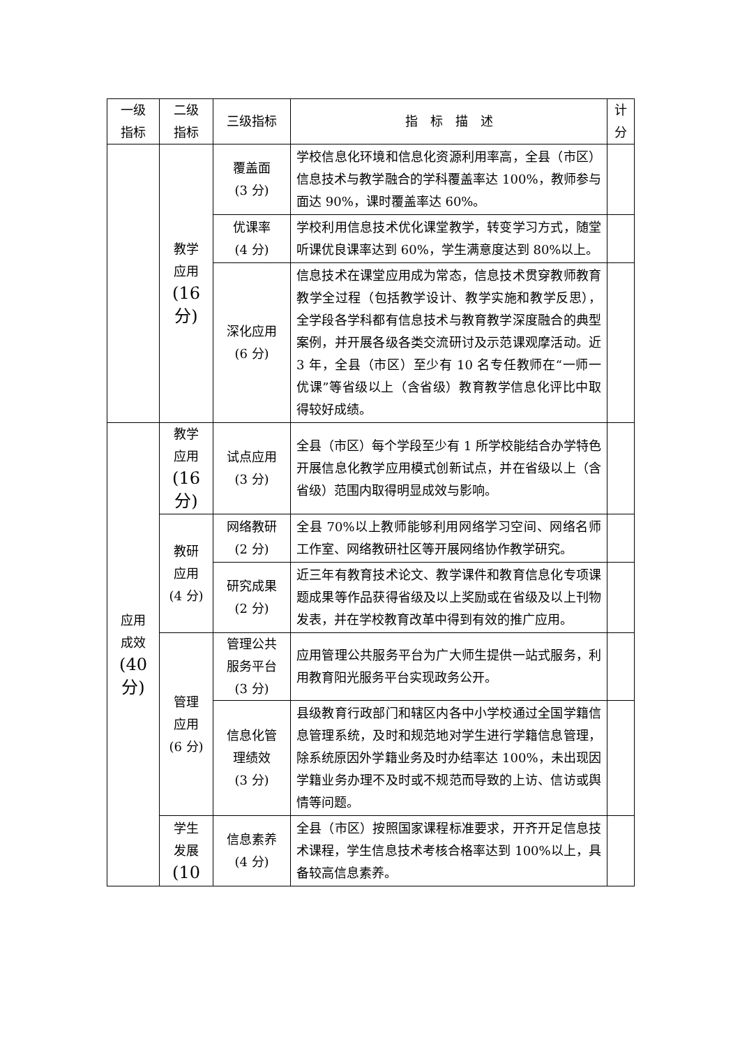| 一级 指标 | 二级 指标 | 三级指标 | 指 标 描 述 | 计 分 |
| --- | --- | --- | --- | --- |
| | 教学 应用 (16 分) | 覆盖面 (3 分) | 学校信息化环境和信息化资源利用率高，全县（市区）信息技术与教学融合的学科覆盖率达 100%，教师参与面达 90%，课时覆盖率达 60%。 | |
| | | 优课率 (4 分) | 学校利用信息技术优化课堂教学，转变学习方式，随堂听课优良课率达到 60%，学生满意度达到 80%以上。 | |
| | | 深化应用 (6 分) | 信息技术在课堂应用成为常态，信息技术贯穿教师教育教学全过程（包括教学设计、教学实施和教学反思），全学段各学科都有信息技术与教育教学深度融合的典型案例，并开展各级各类交流研讨及示范课观摩活动。近 3 年，全县（市区）至少有 10 名专任教师在“一师一优课”等省级以上（含省级）教育教学信息化评比中取得较好成绩。 | |
| 应用 成效 (40 分) | 教学 应用 (16 分) | 试点应用 (3 分) | 全县（市区）每个学段至少有 1 所学校能结合办学特色开展信息化教学应用模式创新试点，并在省级以上（含省级）范围内取得明显成效与影响。 | |
| | 教研 应用 (4 分) | 网络教研 (2 分) | 全县 70%以上教师能够利用网络学习空间、网络名师工作室、网络教研社区等开展网络协作教学研究。 | |
| | | 研究成果 (2 分) | 近三年有教育技术论文、教学课件和教育信息化专项课题成果等作品获得省级及以上奖励或在省级及以上刊物发表，并在学校教育改革中得到有效的推广应用。 | |
| | 管理 应用 (6 分) | 管理公共 服务平台 (3 分) | 应用管理公共服务平台为广大师生提供一站式服务，利用教育阳光服务平台实现政务公开。 | |
| | | 信息化管 理绩效 (3 分) | 县级教育行政部门和辖区内各中小学校通过全国学籍信息管理系统，及时和规范地对学生进行学籍信息管理，除系统原因外学籍业务及时办结率达 100%，未出现因学籍业务办理不及时或不规范而导致的上访、信访或舆情等问题。 | |
| | 学生 发展 (10 | 信息素养 (4 分) | 全县（市区）按照国家课程标准要求，开齐开足信息技术课程，学生信息技术考核合格率达到 100%以上，具备较高信息素养。 | |